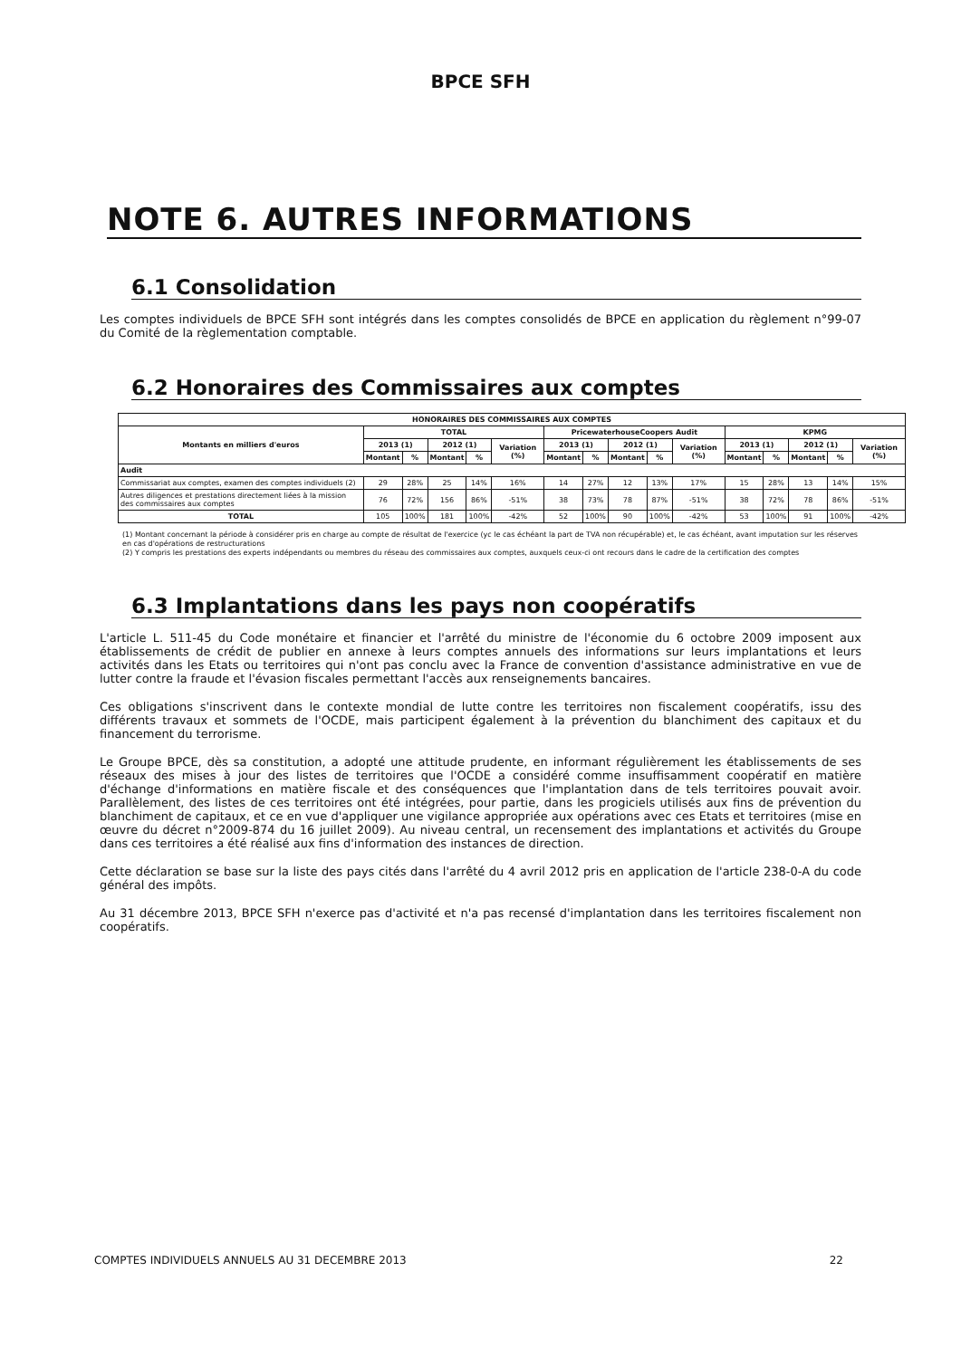BPCE SFH
NOTE 6. AUTRES INFORMATIONS
6.1 Consolidation
Les comptes individuels de BPCE SFH sont intégrés dans les comptes consolidés de BPCE en application du règlement n°99-07 du Comité de la règlementation comptable.
6.2 Honoraires des Commissaires aux comptes
| HONORAIRES DES COMMISSAIRES AUX COMPTES | | | | | | | | | | | | | | | |
| --- | --- | --- | --- | --- | --- | --- | --- | --- | --- | --- | --- | --- | --- | --- | --- |
| Montants en milliers d'euros | TOTAL | | | | | PricewaterhouseCoopers Audit | | | | | KPMG | | | | |
| | 2013 (1) | | 2012 (1) | | Variation (%) | 2013 (1) | | 2012 (1) | | Variation (%) | 2013 (1) | | 2012 (1) | | Variation (%) |
| | Montant | % | Montant | % | | Montant | % | Montant | % | | Montant | % | Montant | % | |
| Audit | | | | | | | | | | | | | | | |
| Commissariat aux comptes, examen des comptes individuels (2) | 29 | 28% | 25 | 14% | 16% | 14 | 27% | 12 | 13% | 17% | 15 | 28% | 13 | 14% | 15% |
| Autres diligences et prestations directement liées à la mission des commissaires aux comptes | 76 | 72% | 156 | 86% | -51% | 38 | 73% | 78 | 87% | -51% | 38 | 72% | 78 | 86% | -51% |
| TOTAL | 105 | 100% | 181 | 100% | -42% | 52 | 100% | 90 | 100% | -42% | 53 | 100% | 91 | 100% | -42% |
(1) Montant concernant la période à considérer pris en charge au compte de résultat de l'exercice (yc le cas échéant la part de TVA non récupérable) et, le cas échéant, avant imputation sur les réserves en cas d'opérations de restructurations
(2) Y compris les prestations des experts indépendants ou membres du réseau des commissaires aux comptes, auxquels ceux-ci ont recours dans le cadre de la certification des comptes
6.3 Implantations dans les pays non coopératifs
L'article L. 511-45 du Code monétaire et financier et l'arrêté du ministre de l'économie du 6 octobre 2009 imposent aux établissements de crédit de publier en annexe à leurs comptes annuels des informations sur leurs implantations et leurs activités dans les Etats ou territoires qui n'ont pas conclu avec la France de convention d'assistance administrative en vue de lutter contre la fraude et l'évasion fiscales permettant l'accès aux renseignements bancaires.
Ces obligations s'inscrivent dans le contexte mondial de lutte contre les territoires non fiscalement coopératifs, issu des différents travaux et sommets de l'OCDE, mais participent également à la prévention du blanchiment des capitaux et du financement du terrorisme.
Le Groupe BPCE, dès sa constitution, a adopté une attitude prudente, en informant régulièrement les établissements de ses réseaux des mises à jour des listes de territoires que l'OCDE a considéré comme insuffisamment coopératif en matière d'échange d'informations en matière fiscale et des conséquences que l'implantation dans de tels territoires pouvait avoir. Parallèlement, des listes de ces territoires ont été intégrées, pour partie, dans les progiciels utilisés aux fins de prévention du blanchiment de capitaux, et ce en vue d'appliquer une vigilance appropriée aux opérations avec ces Etats et territoires (mise en œuvre du décret n°2009-874 du 16 juillet 2009). Au niveau central, un recensement des implantations et activités du Groupe dans ces territoires a été réalisé aux fins d'information des instances de direction.
Cette déclaration se base sur la liste des pays cités dans l'arrêté du 4 avril 2012 pris en application de l'article 238-0-A du code général des impôts.
Au 31 décembre 2013, BPCE SFH n'exerce pas d'activité et n'a pas recensé d'implantation dans les territoires fiscalement non coopératifs.
COMPTES INDIVIDUELS ANNUELS AU 31 DECEMBRE 2013 22